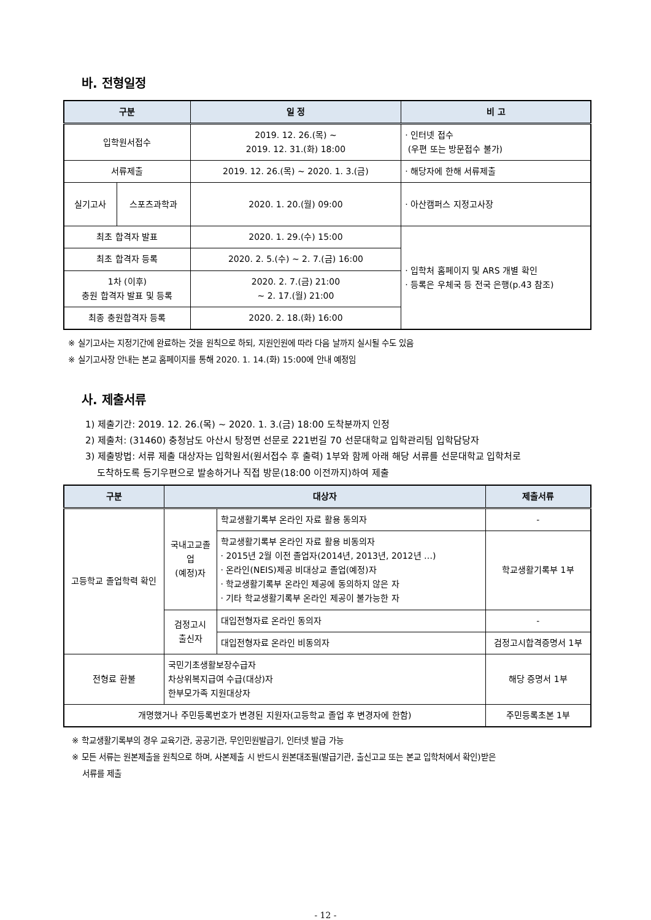바. 전형일정
| 구분 | | 일 정 | 비 고 |
| --- | --- | --- | --- |
| 입학원서접수 | | 2019. 12. 26.(목) ~ 2019. 12. 31.(화) 18:00 | · 인터넷 접수 (우편 또는 방문접수 불가) |
| 서류제출 | | 2019. 12. 26.(목) ~ 2020. 1. 3.(금) | · 해당자에 한해 서류제출 |
| 실기고사 | 스포츠과학과 | 2020. 1. 20.(월) 09:00 | · 아산캠퍼스 지정고사장 |
| 최초 합격자 발표 | | 2020. 1. 29.(수) 15:00 | · 입학처 홈페이지 및 ARS 개별 확인 · 등록은 우체국 등 전국 은행(p.43 참조) |
| 최초 합격자 등록 | | 2020. 2. 5.(수) ~ 2. 7.(금) 16:00 | |
| 1차 (이후) 충원 합격자 발표 및 등록 | | 2020. 2. 7.(금) 21:00 ~ 2. 17.(월) 21:00 | |
| 최종 충원합격자 등록 | | 2020. 2. 18.(화) 16:00 | |
※ 실기고사는 지정기간에 완료하는 것을 원칙으로 하되, 지원인원에 따라 다음 날까지 실시될 수도 있음
※ 실기고사장 안내는 본교 홈페이지를 통해 2020. 1. 14.(화) 15:00에 안내 예정임
사. 제출서류
1) 제출기간: 2019. 12. 26.(목) ~ 2020. 1. 3.(금) 18:00 도착분까지 인정
2) 제출처: (31460) 충청남도 아산시 탕정면 선문로 221번길 70 선문대학교 입학관리팀 입학담당자
3) 제출방법: 서류 제출 대상자는 입학원서(원서접수 후 출력) 1부와 함께 아래 해당 서류를 선문대학교 입학처로
도착하도록 등기우편으로 발송하거나 직접 방문(18:00 이전까지)하여 제출
| 구분 | 대상자 | | 제출서류 |
| --- | --- | --- | --- |
| 고등학교 졸업학력 확인 | 국내고교졸업 (예정)자 | 학교생활기록부 온라인 자료 활용 동의자 | - |
| | | 학교생활기록부 온라인 자료 활용 비동의자 · 2015년 2월 이전 졸업자(2014년, 2013년, 2012년 …) · 온라인(NEIS)제공 비대상교 졸업(예정)자 · 학교생활기록부 온라인 제공에 동의하지 않은 자 · 기타 학교생활기록부 온라인 제공이 불가능한 자 | 학교생활기록부 1부 |
| | 검정고시 출신자 | 대입전형자료 온라인 동의자 | - |
| | | 대입전형자료 온라인 비동의자 | 검정고시합격증명서 1부 |
| 전형료 환불 | 국민기초생활보장수급자 차상위복지급여 수급(대상)자 한부모가족 지원대상자 | | 해당 증명서 1부 |
| 개명했거나 주민등록번호가 변경된 지원자(고등학교 졸업 후 변경자에 한함) | | | 주민등록초본 1부 |
※ 학교생활기록부의 경우 교육기관, 공공기관, 무인민원발급기, 인터넷 발급 가능
※ 모든 서류는 원본제출을 원칙으로 하며, 사본제출 시 반드시 원본대조필(발급기관, 출신고교 또는 본교 입학처에서 확인)받은
서류를 제출
- 12 -